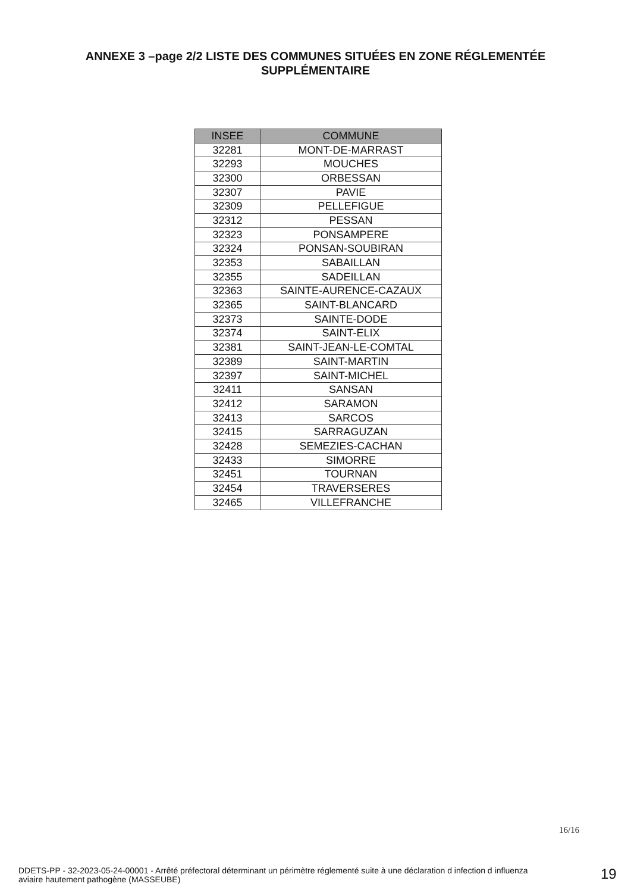ANNEXE 3 –page 2/2 LISTE DES COMMUNES SITUÉES EN ZONE RÉGLEMENTÉE
SUPPLÉMENTAIRE
| INSEE | COMMUNE |
| --- | --- |
| 32281 | MONT-DE-MARRAST |
| 32293 | MOUCHES |
| 32300 | ORBESSAN |
| 32307 | PAVIE |
| 32309 | PELLEFIGUE |
| 32312 | PESSAN |
| 32323 | PONSAMPERE |
| 32324 | PONSAN-SOUBIRAN |
| 32353 | SABAILLAN |
| 32355 | SADEILLAN |
| 32363 | SAINTE-AURENCE-CAZAUX |
| 32365 | SAINT-BLANCARD |
| 32373 | SAINTE-DODE |
| 32374 | SAINT-ELIX |
| 32381 | SAINT-JEAN-LE-COMTAL |
| 32389 | SAINT-MARTIN |
| 32397 | SAINT-MICHEL |
| 32411 | SANSAN |
| 32412 | SARAMON |
| 32413 | SARCOS |
| 32415 | SARRAGUZAN |
| 32428 | SEMEZIES-CACHAN |
| 32433 | SIMORRE |
| 32451 | TOURNAN |
| 32454 | TRAVERSERES |
| 32465 | VILLEFRANCHE |
16/16
DDETS-PP - 32-2023-05-24-00001 - Arrêté préfectoral déterminant un périmètre réglementé suite à une déclaration d infection d influenza aviaire hautement pathogène (MASSEUBE)
19